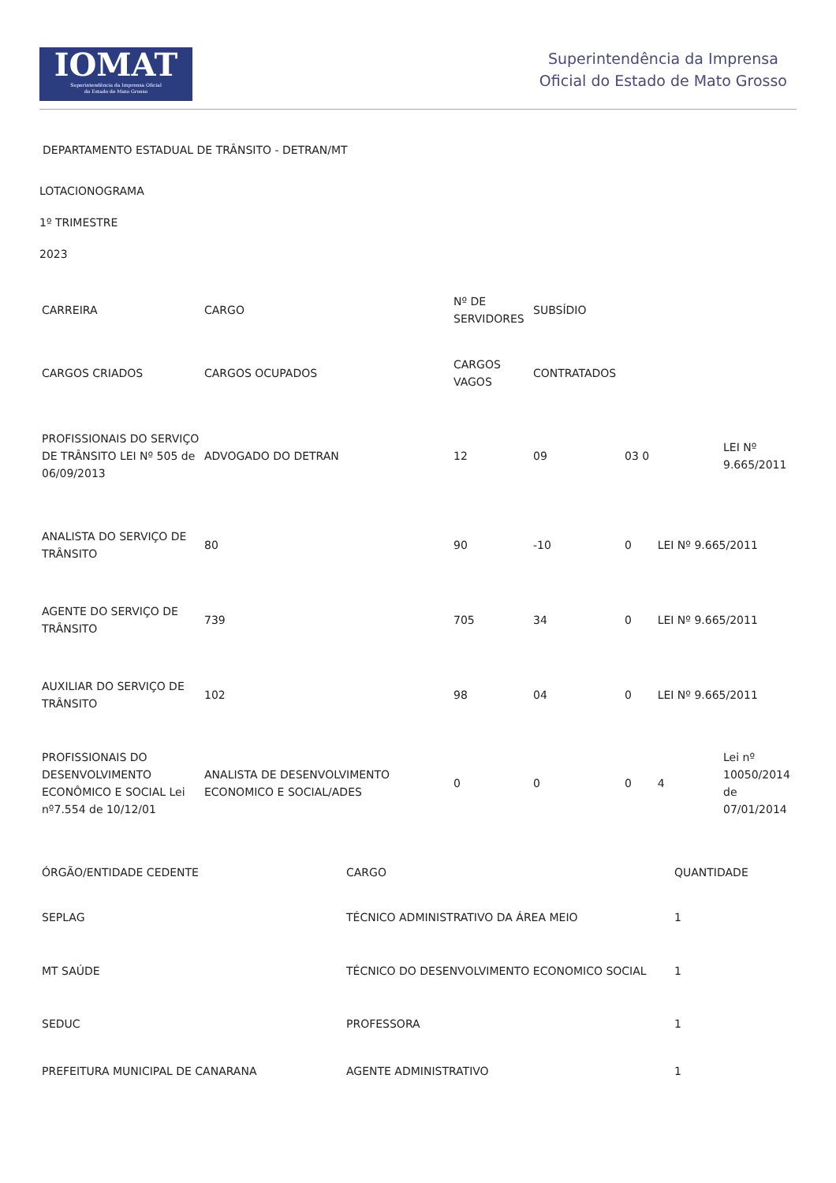IOMAT
Superintendência da Imprensa Oficial
do Estado de Mato Grosso
Superintendência da Imprensa
Oficial do Estado de Mato Grosso
DEPARTAMENTO ESTADUAL DE TRÂNSITO - DETRAN/MT
LOTACIONOGRAMA
1º TRIMESTRE
2023
| CARREIRA | CARGO | Nº DE SERVIDORES | SUBSÍDIO | | | |
| CARGOS CRIADOS | CARGOS OCUPADOS | CARGOS VAGOS | CONTRATADOS | | | |
| PROFISSIONAIS DO SERVIÇO DE TRÂNSITO LEI Nº 505 de 06/09/2013 | ADVOGADO DO DETRAN | 12 | 09 | 03 0 | | LEI Nº 9.665/2011 |
| ANALISTA DO SERVIÇO DE TRÂNSITO | 80 | 90 | -10 | 0 | LEI Nº 9.665/2011 | |
| AGENTE DO SERVIÇO DE TRÂNSITO | 739 | 705 | 34 | 0 | LEI Nº 9.665/2011 | |
| AUXILIAR DO SERVIÇO DE TRÂNSITO | 102 | 98 | 04 | 0 | LEI Nº 9.665/2011 | |
| PROFISSIONAIS DO DESENVOLVIMENTO ECONÔMICO E SOCIAL Lei nº7.554 de 10/12/01 | ANALISTA DE DESENVOLVIMENTO ECONOMICO E SOCIAL/ADES | 0 | 0 | 0 | 4 | Lei nº 10050/2014 de 07/01/2014 |
| ÓRGÃO/ENTIDADE CEDENTE | CARGO | QUANTIDADE |
| SEPLAG | TÉCNICO ADMINISTRATIVO DA ÁREA MEIO | 1 |
| MT SAÚDE | TÉCNICO DO DESENVOLVIMENTO ECONOMICO SOCIAL | 1 |
| SEDUC | PROFESSORA | 1 |
| PREFEITURA MUNICIPAL DE CANARANA | AGENTE ADMINISTRATIVO | 1 |